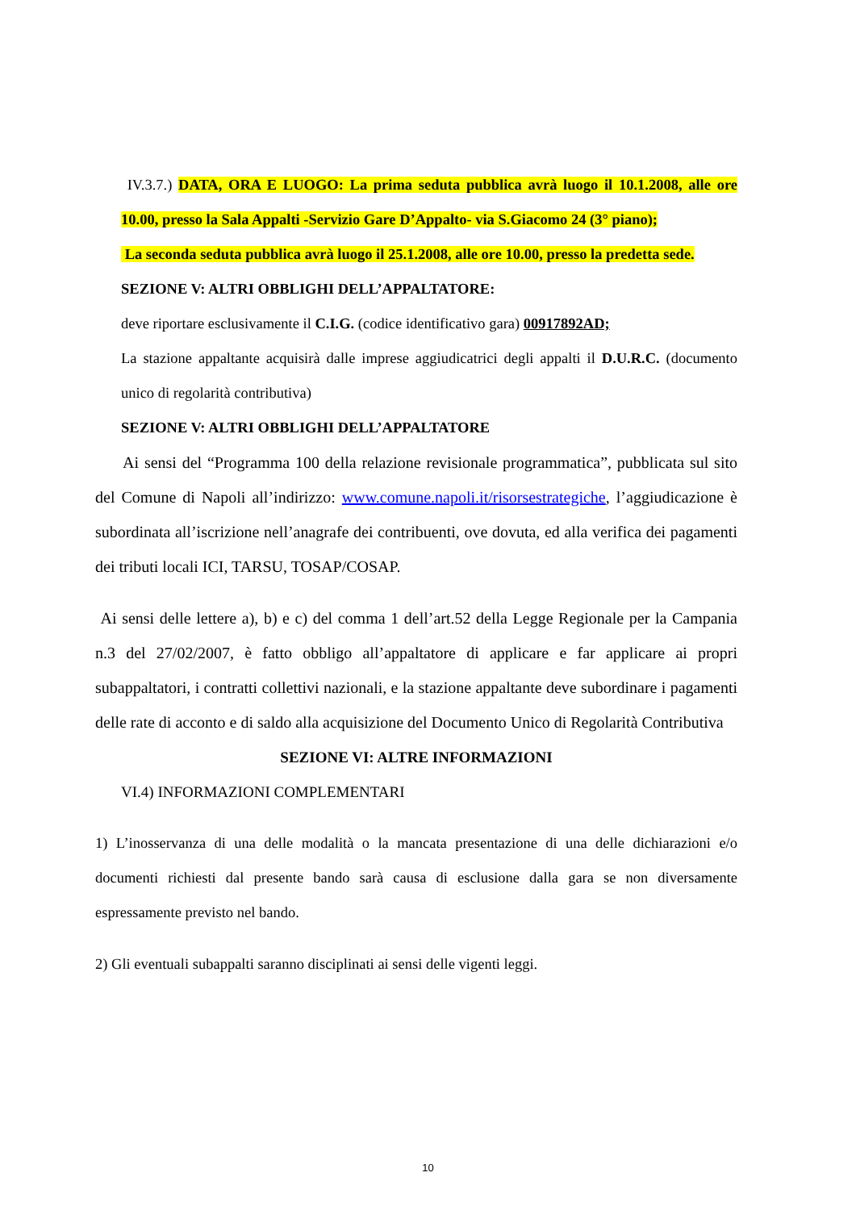IV.3.7.) DATA, ORA E LUOGO: La prima seduta pubblica avrà luogo il 10.1.2008, alle ore 10.00, presso la Sala Appalti -Servizio Gare D’Appalto- via S.Giacomo 24 (3° piano);
La seconda seduta pubblica avrà luogo il 25.1.2008, alle ore 10.00, presso la predetta sede.
SEZIONE V: ALTRI OBBLIGHI DELL’APPALTATORE:
deve riportare esclusivamente il C.I.G. (codice identificativo gara) 00917892AD;
La stazione appaltante acquisirà dalle imprese aggiudicatrici degli appalti il D.U.R.C. (documento unico di regolarità contributiva)
SEZIONE V: ALTRI OBBLIGHI DELL’APPALTATORE
Ai sensi del “Programma 100 della relazione revisionale programmatica”, pubblicata sul sito del Comune di Napoli all’indirizzo: www.comune.napoli.it/risorsestrategiche, l’aggiudicazione è subordinata all’iscrizione nell’anagrafe dei contribuenti, ove dovuta, ed alla verifica dei pagamenti dei tributi locali ICI, TARSU, TOSAP/COSAP.
Ai sensi delle lettere a), b) e c) del comma 1 dell’art.52 della Legge Regionale per la Campania n.3 del 27/02/2007, è fatto obbligo all’appaltatore di applicare e far applicare ai propri subappaltatori, i contratti collettivi nazionali, e la stazione appaltante deve subordinare i pagamenti delle rate di acconto e di saldo alla acquisizione del Documento Unico di Regolarità Contributiva
SEZIONE VI: ALTRE INFORMAZIONI
VI.4) INFORMAZIONI COMPLEMENTARI
1) L’inosservanza di una delle modalità o la mancata presentazione di una delle dichiarazioni e/o documenti richiesti dal presente bando sarà causa di esclusione dalla gara se non diversamente espressamente previsto nel bando.
2) Gli eventuali subappalti saranno disciplinati ai sensi delle vigenti leggi.
10